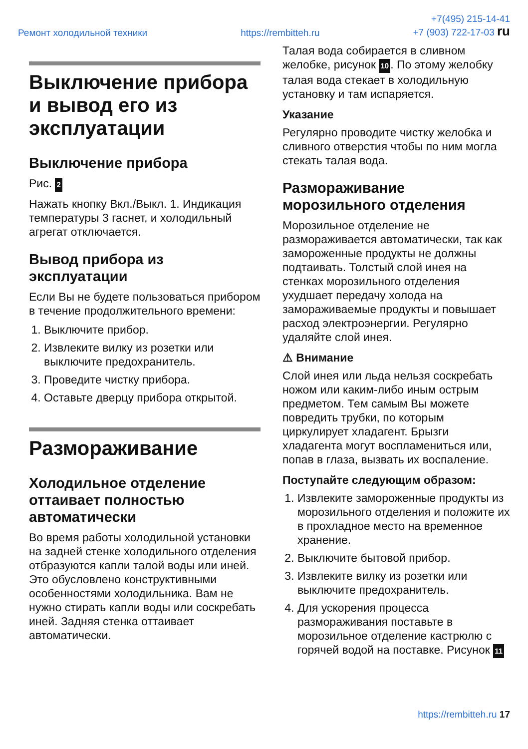Ремонт холодильной техники https://rembitteh.ru +7(495) 215-14-41
+7 (903) 722-17-03 ru
Выключение прибора и вывод его из эксплуатации
Выключение прибора
Рис. 2
Нажать кнопку Вкл./Выкл. 1. Индикация температуры 3 гаснет, и холодильный агрегат отключается.
Вывод прибора из эксплуатации
Если Вы не будете пользоваться прибором в течение продолжительного времени:
1. Выключите прибор.
2. Извлеките вилку из розетки или выключите предохранитель.
3. Проведите чистку прибора.
4. Оставьте дверцу прибора открытой.
Размораживание
Холодильное отделение оттаивает полностью автоматически
Во время работы холодильной установки на задней стенке холодильного отделения отбразуются капли талой воды или иней. Это обусловлено конструктивными особенностями холодильника. Вам не нужно стирать капли воды или соскребать иней. Задняя стенка оттаивает автоматически.
Талая вода собирается в сливном желобке, рисунок 10. По этому желобку талая вода стекает в холодильную установку и там испаряется.
Указание
Регулярно проводите чистку желобка и сливного отверстия чтобы по ним могла стекать талая вода.
Размораживание морозильного отделения
Морозильное отделение не размораживается автоматически, так как замороженные продукты не должны подтаивать. Толстый слой инея на стенках морозильного отделения ухудшает передачу холода на замораживаемые продукты и повышает расход электроэнергии. Регулярно удаляйте слой инея.
⚠ Внимание
Слой инея или льда нельзя соскребать ножом или каким-либо иным острым предметом. Тем самым Вы можете повредить трубки, по которым циркулирует хладагент. Брызги хладагента могут воспламениться или, попав в глаза, вызвать их воспаление.
Поступайте следующим образом:
1. Извлеките замороженные продукты из морозильного отделения и положите их в прохладное место на временное хранение.
2. Выключите бытовой прибор.
3. Извлеките вилку из розетки или выключите предохранитель.
4. Для ускорения процесса размораживания поставьте в морозильное отделение кастрюлю с горячей водой на поставке. Рисунок 11
https://rembitteh.ru 17